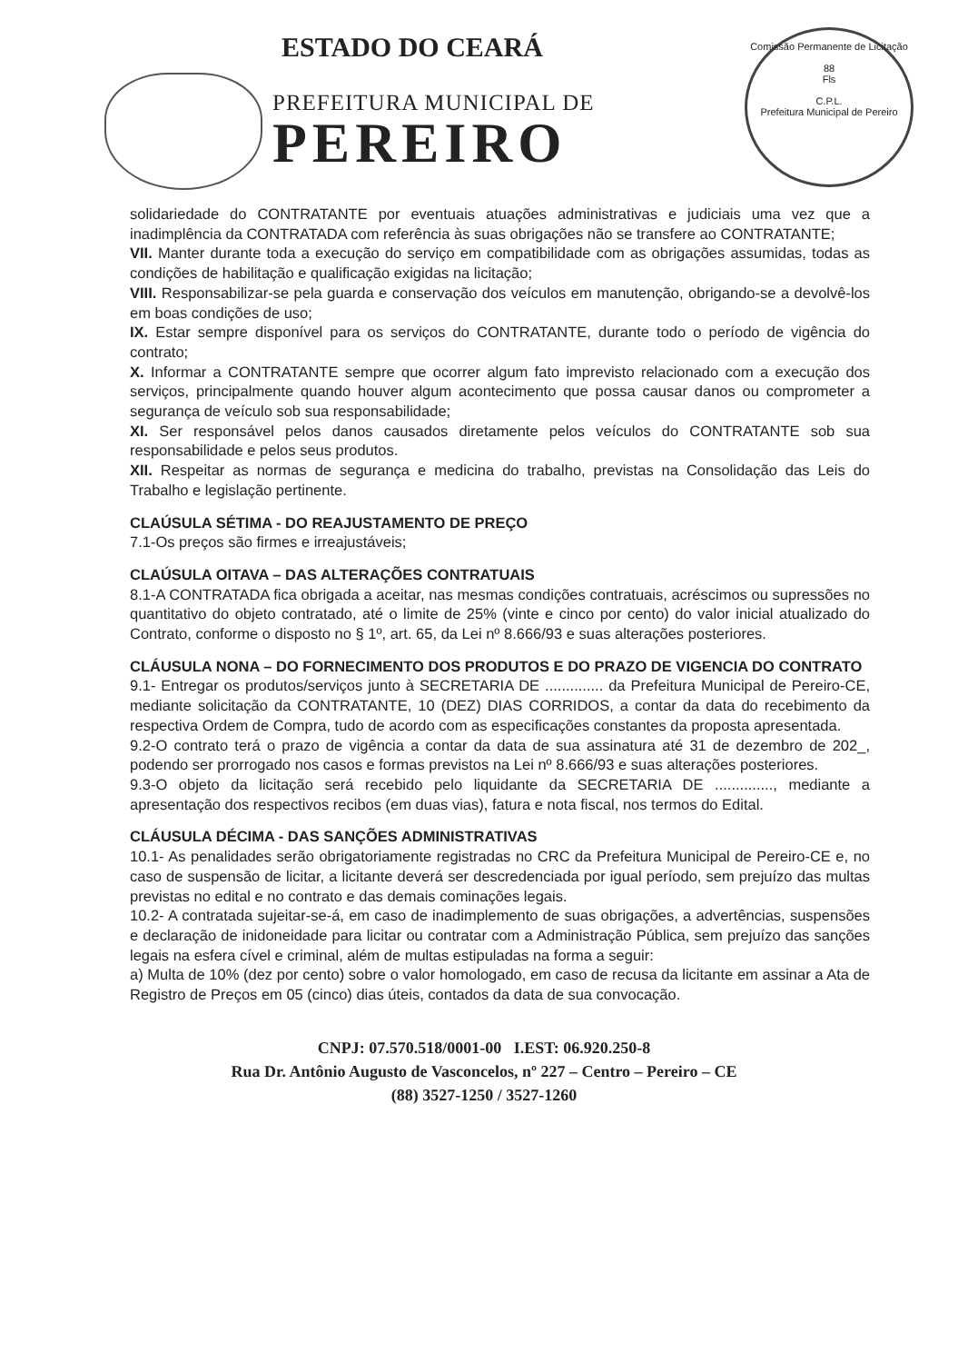ESTADO DO CEARÁ
PREFEITURA MUNICIPAL DE
PEREIRO
Comissão Permanente de Licitação
88
Fls
C.P.L.
Prefeitura Municipal de Pereiro
solidariedade do CONTRATANTE por eventuais atuações administrativas e judiciais uma vez que a inadimplência da CONTRATADA com referência às suas obrigações não se transfere ao CONTRATANTE;
VII. Manter durante toda a execução do serviço em compatibilidade com as obrigações assumidas, todas as condições de habilitação e qualificação exigidas na licitação;
VIII. Responsabilizar-se pela guarda e conservação dos veículos em manutenção, obrigando-se a devolvê-los em boas condições de uso;
IX. Estar sempre disponível para os serviços do CONTRATANTE, durante todo o período de vigência do contrato;
X. Informar a CONTRATANTE sempre que ocorrer algum fato imprevisto relacionado com a execução dos serviços, principalmente quando houver algum acontecimento que possa causar danos ou comprometer a segurança de veículo sob sua responsabilidade;
XI. Ser responsável pelos danos causados diretamente pelos veículos do CONTRATANTE sob sua responsabilidade e pelos seus produtos.
XII. Respeitar as normas de segurança e medicina do trabalho, previstas na Consolidação das Leis do Trabalho e legislação pertinente.
CLAÚSULA SÉTIMA - DO REAJUSTAMENTO DE PREÇO
7.1-Os preços são firmes e irreajustáveis;
CLAÚSULA OITAVA – DAS ALTERAÇÕES CONTRATUAIS
8.1-A CONTRATADA fica obrigada a aceitar, nas mesmas condições contratuais, acréscimos ou supressões no quantitativo do objeto contratado, até o limite de 25% (vinte e cinco por cento) do valor inicial atualizado do Contrato, conforme o disposto no § 1º, art. 65, da Lei nº 8.666/93 e suas alterações posteriores.
CLÁUSULA NONA – DO FORNECIMENTO DOS PRODUTOS E DO PRAZO DE VIGENCIA DO CONTRATO
9.1- Entregar os produtos/serviços junto à SECRETARIA DE .............. da Prefeitura Municipal de Pereiro-CE, mediante solicitação da CONTRATANTE, 10 (DEZ) DIAS CORRIDOS, a contar da data do recebimento da respectiva Ordem de Compra, tudo de acordo com as especificações constantes da proposta apresentada.
9.2-O contrato terá o prazo de vigência a contar da data de sua assinatura até 31 de dezembro de 202_, podendo ser prorrogado nos casos e formas previstos na Lei nº 8.666/93 e suas alterações posteriores.
9.3-O objeto da licitação será recebido pelo liquidante da SECRETARIA DE .............., mediante a apresentação dos respectivos recibos (em duas vias), fatura e nota fiscal, nos termos do Edital.
CLÁUSULA DÉCIMA - DAS SANÇÕES ADMINISTRATIVAS
10.1- As penalidades serão obrigatoriamente registradas no CRC da Prefeitura Municipal de Pereiro-CE e, no caso de suspensão de licitar, a licitante deverá ser descredenciada por igual período, sem prejuízo das multas previstas no edital e no contrato e das demais cominações legais.
10.2- A contratada sujeitar-se-á, em caso de inadimplemento de suas obrigações, a advertências, suspensões e declaração de inidoneidade para licitar ou contratar com a Administração Pública, sem prejuízo das sanções legais na esfera cível e criminal, além de multas estipuladas na forma a seguir:
a) Multa de 10% (dez por cento) sobre o valor homologado, em caso de recusa da licitante em assinar a Ata de Registro de Preços em 05 (cinco) dias úteis, contados da data de sua convocação.
CNPJ: 07.570.518/0001-00 I.EST: 06.920.250-8
Rua Dr. Antônio Augusto de Vasconcelos, nº 227 – Centro – Pereiro – CE
(88) 3527-1250 / 3527-1260